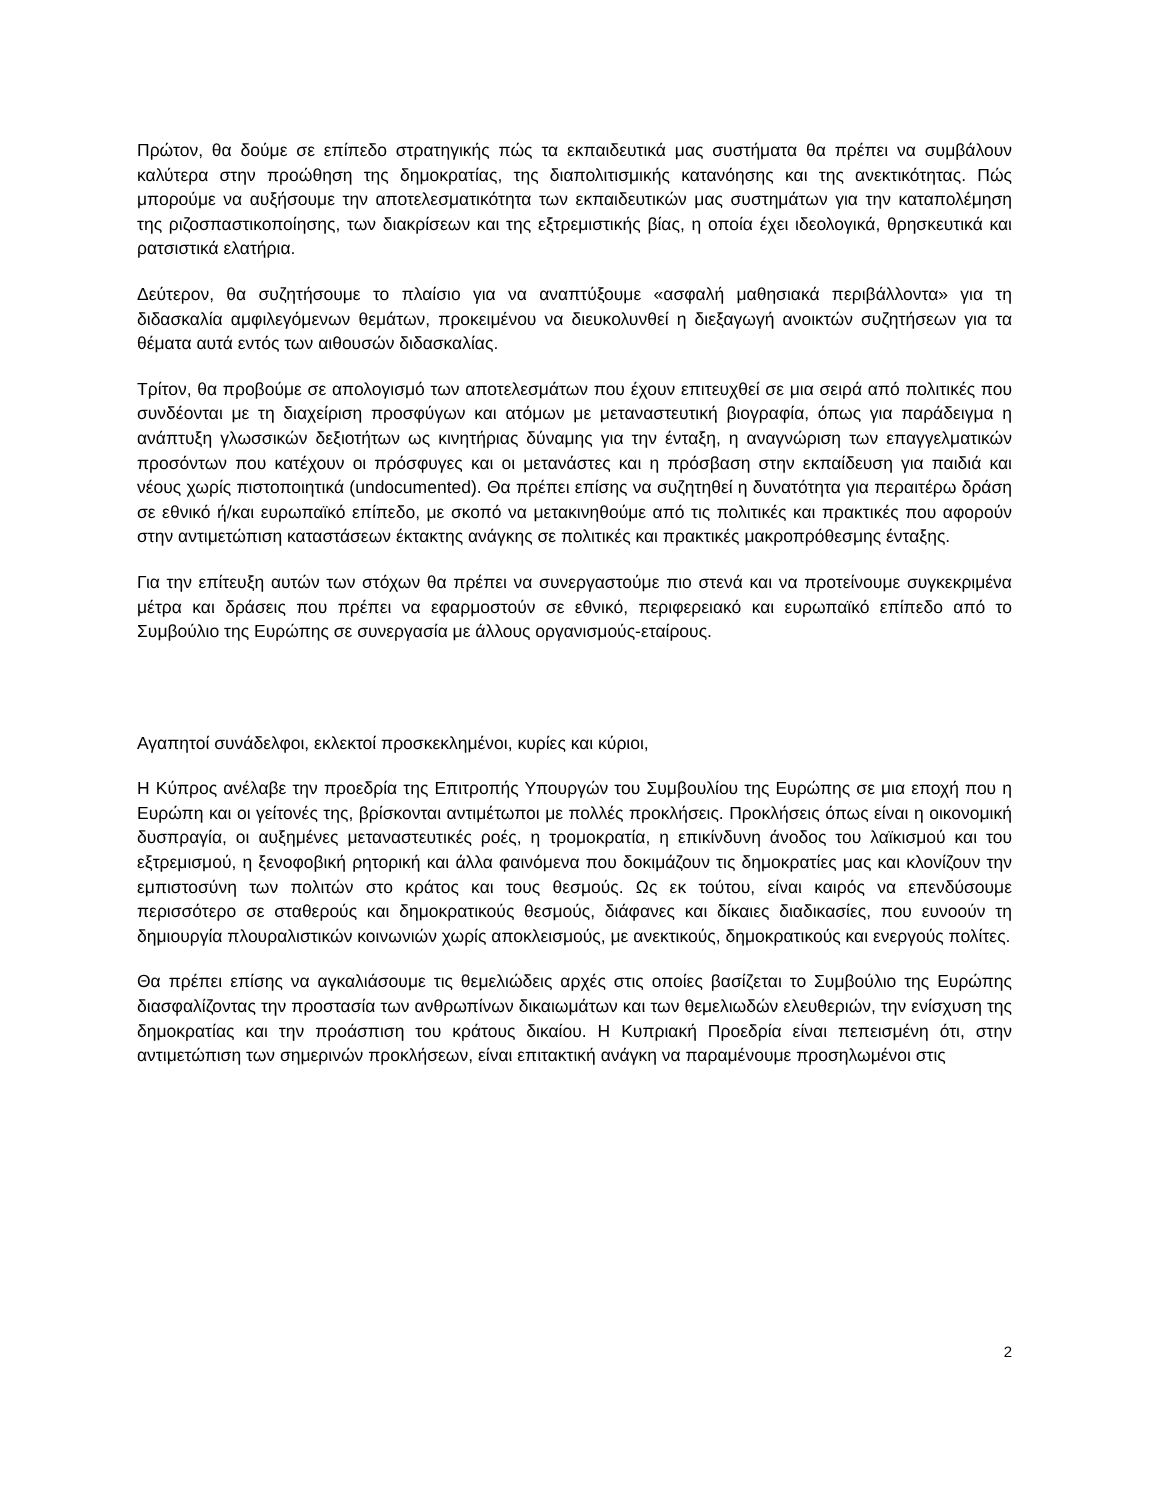Πρώτον, θα δούμε σε επίπεδο στρατηγικής πώς τα εκπαιδευτικά μας συστήματα θα πρέπει να συμβάλουν καλύτερα στην προώθηση της δημοκρατίας, της διαπολιτισμικής κατανόησης και της ανεκτικότητας. Πώς μπορούμε να αυξήσουμε την αποτελεσματικότητα των εκπαιδευτικών μας συστημάτων για την καταπολέμηση της ριζοσπαστικοποίησης, των διακρίσεων και της εξτρεμιστικής βίας, η οποία έχει ιδεολογικά, θρησκευτικά και ρατσιστικά ελατήρια.
Δεύτερον, θα συζητήσουμε το πλαίσιο για να αναπτύξουμε «ασφαλή μαθησιακά περιβάλλοντα» για τη διδασκαλία αμφιλεγόμενων θεμάτων, προκειμένου να διευκολυνθεί η διεξαγωγή ανοικτών συζητήσεων για τα θέματα αυτά εντός των αιθουσών διδασκαλίας.
Τρίτον, θα προβούμε σε απολογισμό των αποτελεσμάτων που έχουν επιτευχθεί σε μια σειρά από πολιτικές που συνδέονται με τη διαχείριση προσφύγων και ατόμων με μεταναστευτική βιογραφία, όπως για παράδειγμα η ανάπτυξη γλωσσικών δεξιοτήτων ως κινητήριας δύναμης για την ένταξη, η αναγνώριση των επαγγελματικών προσόντων που κατέχουν οι πρόσφυγες και οι μετανάστες και η πρόσβαση στην εκπαίδευση για παιδιά και νέους χωρίς πιστοποιητικά (undocumented). Θα πρέπει επίσης να συζητηθεί η δυνατότητα για περαιτέρω δράση σε εθνικό ή/και ευρωπαϊκό επίπεδο, με σκοπό να μετακινηθούμε από τις πολιτικές και πρακτικές που αφορούν στην αντιμετώπιση καταστάσεων έκτακτης ανάγκης σε πολιτικές και πρακτικές μακροπρόθεσμης ένταξης.
Για την επίτευξη αυτών των στόχων θα πρέπει να συνεργαστούμε πιο στενά και να προτείνουμε συγκεκριμένα μέτρα και δράσεις που πρέπει να εφαρμοστούν σε εθνικό, περιφερειακό και ευρωπαϊκό επίπεδο από το Συμβούλιο της Ευρώπης σε συνεργασία με άλλους οργανισμούς-εταίρους.
Αγαπητοί συνάδελφοι, εκλεκτοί προσκεκλημένοι, κυρίες και κύριοι,
Η Κύπρος ανέλαβε την προεδρία της Επιτροπής Υπουργών του Συμβουλίου της Ευρώπης σε μια εποχή που η Ευρώπη και οι γείτονές της, βρίσκονται αντιμέτωποι με πολλές προκλήσεις. Προκλήσεις όπως είναι η οικονομική δυσπραγία, οι αυξημένες μεταναστευτικές ροές, η τρομοκρατία, η επικίνδυνη άνοδος του λαϊκισμού και του εξτρεμισμού, η ξενοφοβική ρητορική και άλλα φαινόμενα που δοκιμάζουν τις δημοκρατίες μας και κλονίζουν την εμπιστοσύνη των πολιτών στο κράτος και τους θεσμούς. Ως εκ τούτου, είναι καιρός να επενδύσουμε περισσότερο σε σταθερούς και δημοκρατικούς θεσμούς, διάφανες και δίκαιες διαδικασίες, που ευνοούν τη δημιουργία πλουραλιστικών κοινωνιών χωρίς αποκλεισμούς, με ανεκτικούς, δημοκρατικούς και ενεργούς πολίτες.
Θα πρέπει επίσης να αγκαλιάσουμε τις θεμελιώδεις αρχές στις οποίες βασίζεται το Συμβούλιο της Ευρώπης διασφαλίζοντας την προστασία των ανθρωπίνων δικαιωμάτων και των θεμελιωδών ελευθεριών, την ενίσχυση της δημοκρατίας και την προάσπιση του κράτους δικαίου. Η Κυπριακή Προεδρία είναι πεπεισμένη ότι, στην αντιμετώπιση των σημερινών προκλήσεων, είναι επιτακτική ανάγκη να παραμένουμε προσηλωμένοι στις
2